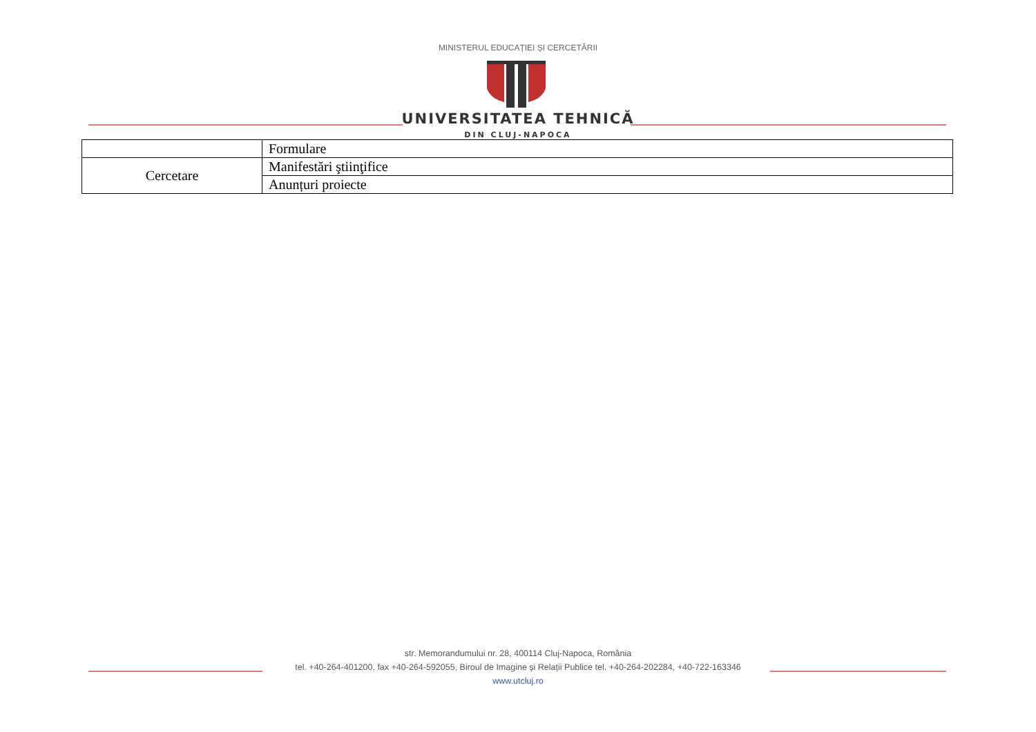MINISTERUL EDUCAȚIEI ȘI CERCETĂRII
UNIVERSITATEA TEHNICĂ
DIN CLUJ-NAPOCA
| | Formulare |
| Cercetare | Manifestări ştiinţifice |
| | Anunțuri proiecte |
str. Memorandumului nr. 28, 400114 Cluj-Napoca, România
tel. +40-264-401200, fax +40-264-592055, Biroul de Imagine și Relații Publice tel. +40-264-202284, +40-722-163346
www.utcluj.ro